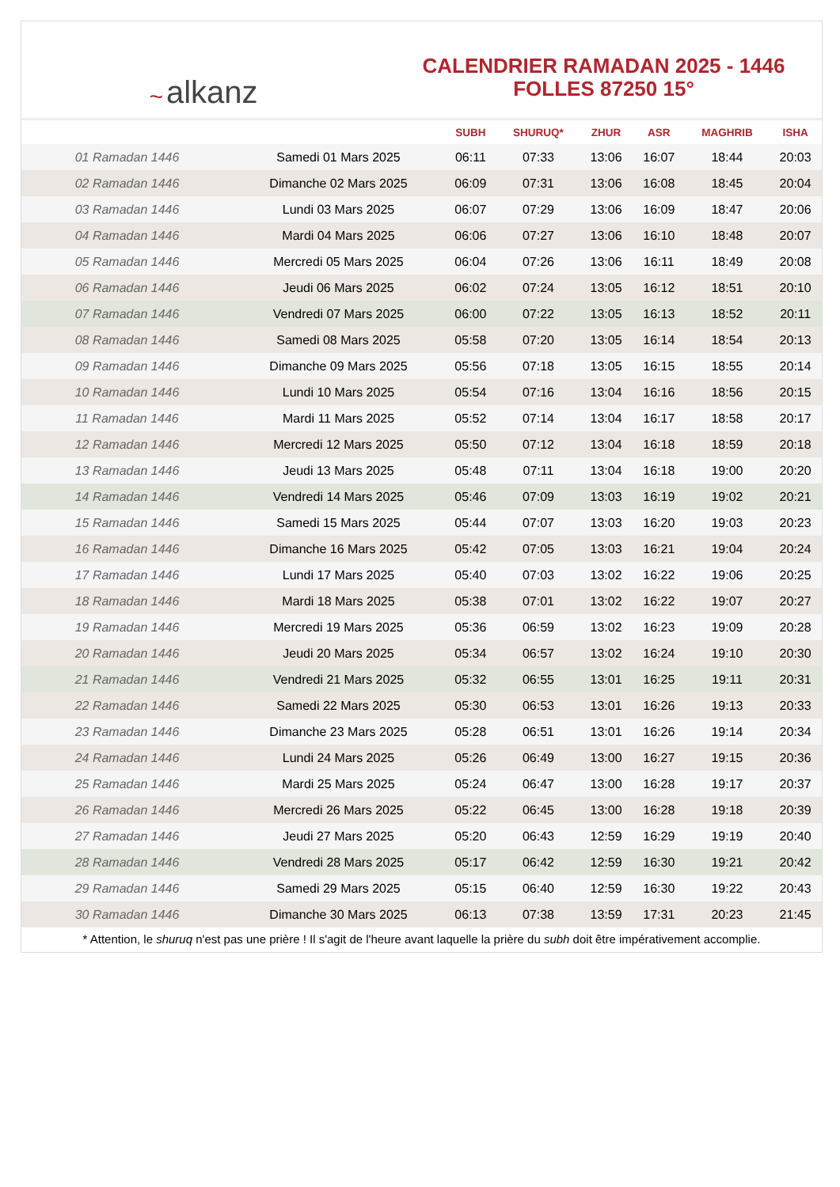~ alkanz
CALENDRIER RAMADAN 2025 - 1446
FOLLES 87250 15°
| | | SUBH | SHURUQ* | ZHUR | ASR | MAGHRIB | ISHA |
| --- | --- | --- | --- | --- | --- | --- | --- |
| 01 Ramadan 1446 | Samedi 01 Mars 2025 | 06:11 | 07:33 | 13:06 | 16:07 | 18:44 | 20:03 |
| 02 Ramadan 1446 | Dimanche 02 Mars 2025 | 06:09 | 07:31 | 13:06 | 16:08 | 18:45 | 20:04 |
| 03 Ramadan 1446 | Lundi 03 Mars 2025 | 06:07 | 07:29 | 13:06 | 16:09 | 18:47 | 20:06 |
| 04 Ramadan 1446 | Mardi 04 Mars 2025 | 06:06 | 07:27 | 13:06 | 16:10 | 18:48 | 20:07 |
| 05 Ramadan 1446 | Mercredi 05 Mars 2025 | 06:04 | 07:26 | 13:06 | 16:11 | 18:49 | 20:08 |
| 06 Ramadan 1446 | Jeudi 06 Mars 2025 | 06:02 | 07:24 | 13:05 | 16:12 | 18:51 | 20:10 |
| 07 Ramadan 1446 | Vendredi 07 Mars 2025 | 06:00 | 07:22 | 13:05 | 16:13 | 18:52 | 20:11 |
| 08 Ramadan 1446 | Samedi 08 Mars 2025 | 05:58 | 07:20 | 13:05 | 16:14 | 18:54 | 20:13 |
| 09 Ramadan 1446 | Dimanche 09 Mars 2025 | 05:56 | 07:18 | 13:05 | 16:15 | 18:55 | 20:14 |
| 10 Ramadan 1446 | Lundi 10 Mars 2025 | 05:54 | 07:16 | 13:04 | 16:16 | 18:56 | 20:15 |
| 11 Ramadan 1446 | Mardi 11 Mars 2025 | 05:52 | 07:14 | 13:04 | 16:17 | 18:58 | 20:17 |
| 12 Ramadan 1446 | Mercredi 12 Mars 2025 | 05:50 | 07:12 | 13:04 | 16:18 | 18:59 | 20:18 |
| 13 Ramadan 1446 | Jeudi 13 Mars 2025 | 05:48 | 07:11 | 13:04 | 16:18 | 19:00 | 20:20 |
| 14 Ramadan 1446 | Vendredi 14 Mars 2025 | 05:46 | 07:09 | 13:03 | 16:19 | 19:02 | 20:21 |
| 15 Ramadan 1446 | Samedi 15 Mars 2025 | 05:44 | 07:07 | 13:03 | 16:20 | 19:03 | 20:23 |
| 16 Ramadan 1446 | Dimanche 16 Mars 2025 | 05:42 | 07:05 | 13:03 | 16:21 | 19:04 | 20:24 |
| 17 Ramadan 1446 | Lundi 17 Mars 2025 | 05:40 | 07:03 | 13:02 | 16:22 | 19:06 | 20:25 |
| 18 Ramadan 1446 | Mardi 18 Mars 2025 | 05:38 | 07:01 | 13:02 | 16:22 | 19:07 | 20:27 |
| 19 Ramadan 1446 | Mercredi 19 Mars 2025 | 05:36 | 06:59 | 13:02 | 16:23 | 19:09 | 20:28 |
| 20 Ramadan 1446 | Jeudi 20 Mars 2025 | 05:34 | 06:57 | 13:02 | 16:24 | 19:10 | 20:30 |
| 21 Ramadan 1446 | Vendredi 21 Mars 2025 | 05:32 | 06:55 | 13:01 | 16:25 | 19:11 | 20:31 |
| 22 Ramadan 1446 | Samedi 22 Mars 2025 | 05:30 | 06:53 | 13:01 | 16:26 | 19:13 | 20:33 |
| 23 Ramadan 1446 | Dimanche 23 Mars 2025 | 05:28 | 06:51 | 13:01 | 16:26 | 19:14 | 20:34 |
| 24 Ramadan 1446 | Lundi 24 Mars 2025 | 05:26 | 06:49 | 13:00 | 16:27 | 19:15 | 20:36 |
| 25 Ramadan 1446 | Mardi 25 Mars 2025 | 05:24 | 06:47 | 13:00 | 16:28 | 19:17 | 20:37 |
| 26 Ramadan 1446 | Mercredi 26 Mars 2025 | 05:22 | 06:45 | 13:00 | 16:28 | 19:18 | 20:39 |
| 27 Ramadan 1446 | Jeudi 27 Mars 2025 | 05:20 | 06:43 | 12:59 | 16:29 | 19:19 | 20:40 |
| 28 Ramadan 1446 | Vendredi 28 Mars 2025 | 05:17 | 06:42 | 12:59 | 16:30 | 19:21 | 20:42 |
| 29 Ramadan 1446 | Samedi 29 Mars 2025 | 05:15 | 06:40 | 12:59 | 16:30 | 19:22 | 20:43 |
| 30 Ramadan 1446 | Dimanche 30 Mars 2025 | 06:13 | 07:38 | 13:59 | 17:31 | 20:23 | 21:45 |
* Attention, le shuruq n'est pas une prière ! Il s'agit de l'heure avant laquelle la prière du subh doit être impérativement accomplie.